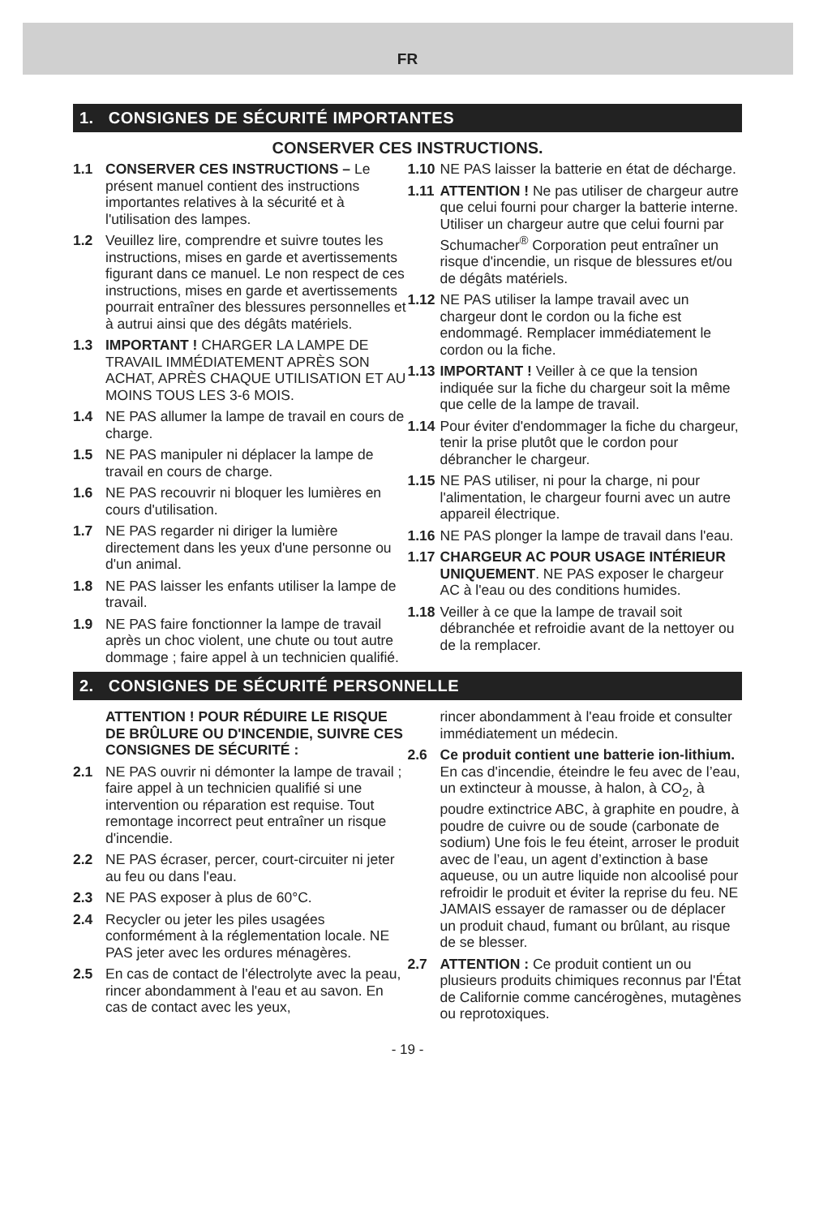FR
1. CONSIGNES DE SÉCURITÉ IMPORTANTES
CONSERVER CES INSTRUCTIONS.
1.1 CONSERVER CES INSTRUCTIONS – Le présent manuel contient des instructions importantes relatives à la sécurité et à l'utilisation des lampes.
1.2 Veuillez lire, comprendre et suivre toutes les instructions, mises en garde et avertissements figurant dans ce manuel. Le non respect de ces instructions, mises en garde et avertissements pourrait entraîner des blessures personnelles et à autrui ainsi que des dégâts matériels.
1.3 IMPORTANT ! CHARGER LA LAMPE DE TRAVAIL IMMÉDIATEMENT APRÈS SON ACHAT, APRÈS CHAQUE UTILISATION ET AU MOINS TOUS LES 3-6 MOIS.
1.4 NE PAS allumer la lampe de travail en cours de charge.
1.5 NE PAS manipuler ni déplacer la lampe de travail en cours de charge.
1.6 NE PAS recouvrir ni bloquer les lumières en cours d'utilisation.
1.7 NE PAS regarder ni diriger la lumière directement dans les yeux d'une personne ou d'un animal.
1.8 NE PAS laisser les enfants utiliser la lampe de travail.
1.9 NE PAS faire fonctionner la lampe de travail après un choc violent, une chute ou tout autre dommage ; faire appel à un technicien qualifié.
1.10 NE PAS laisser la batterie en état de décharge.
1.11 ATTENTION ! Ne pas utiliser de chargeur autre que celui fourni pour charger la batterie interne. Utiliser un chargeur autre que celui fourni par Schumacher<sup>®</sup> Corporation peut entraîner un risque d'incendie, un risque de blessures et/ou de dégâts matériels.
1.12 NE PAS utiliser la lampe travail avec un chargeur dont le cordon ou la fiche est endommagé. Remplacer immédiatement le cordon ou la fiche.
1.13 IMPORTANT ! Veiller à ce que la tension indiquée sur la fiche du chargeur soit la même que celle de la lampe de travail.
1.14 Pour éviter d'endommager la fiche du chargeur, tenir la prise plutôt que le cordon pour débrancher le chargeur.
1.15 NE PAS utiliser, ni pour la charge, ni pour l'alimentation, le chargeur fourni avec un autre appareil électrique.
1.16 NE PAS plonger la lampe de travail dans l'eau.
1.17 CHARGEUR AC POUR USAGE INTÉRIEUR UNIQUEMENT. NE PAS exposer le chargeur AC à l'eau ou des conditions humides.
1.18 Veiller à ce que la lampe de travail soit débranchée et refroidie avant de la nettoyer ou de la remplacer.
2. CONSIGNES DE SÉCURITÉ PERSONNELLE
ATTENTION ! POUR RÉDUIRE LE RISQUE DE BRÛLURE OU D'INCENDIE, SUIVRE CES CONSIGNES DE SÉCURITÉ :
2.1 NE PAS ouvrir ni démonter la lampe de travail ; faire appel à un technicien qualifié si une intervention ou réparation est requise. Tout remontage incorrect peut entraîner un risque d'incendie.
2.2 NE PAS écraser, percer, court-circuiter ni jeter au feu ou dans l'eau.
2.3 NE PAS exposer à plus de 60°C.
2.4 Recycler ou jeter les piles usagées conformément à la réglementation locale. NE PAS jeter avec les ordures ménagères.
2.5 En cas de contact de l'électrolyte avec la peau, rincer abondamment à l'eau et au savon. En cas de contact avec les yeux,
rincer abondamment à l'eau froide et consulter immédiatement un médecin.
2.6 Ce produit contient une batterie ion-lithium. En cas d'incendie, éteindre le feu avec de l’eau, un extincteur à mousse, à halon, à CO<sub>2</sub>, à poudre extinctrice ABC, à graphite en poudre, à poudre de cuivre ou de soude (carbonate de sodium) Une fois le feu éteint, arroser le produit avec de l’eau, un agent d’extinction à base aqueuse, ou un autre liquide non alcoolisé pour refroidir le produit et éviter la reprise du feu. NE JAMAIS essayer de ramasser ou de déplacer un produit chaud, fumant ou brûlant, au risque de se blesser.
2.7 ATTENTION : Ce produit contient un ou plusieurs produits chimiques reconnus par l'État de Californie comme cancérogènes, mutagènes ou reprotoxiques.
- 19 -